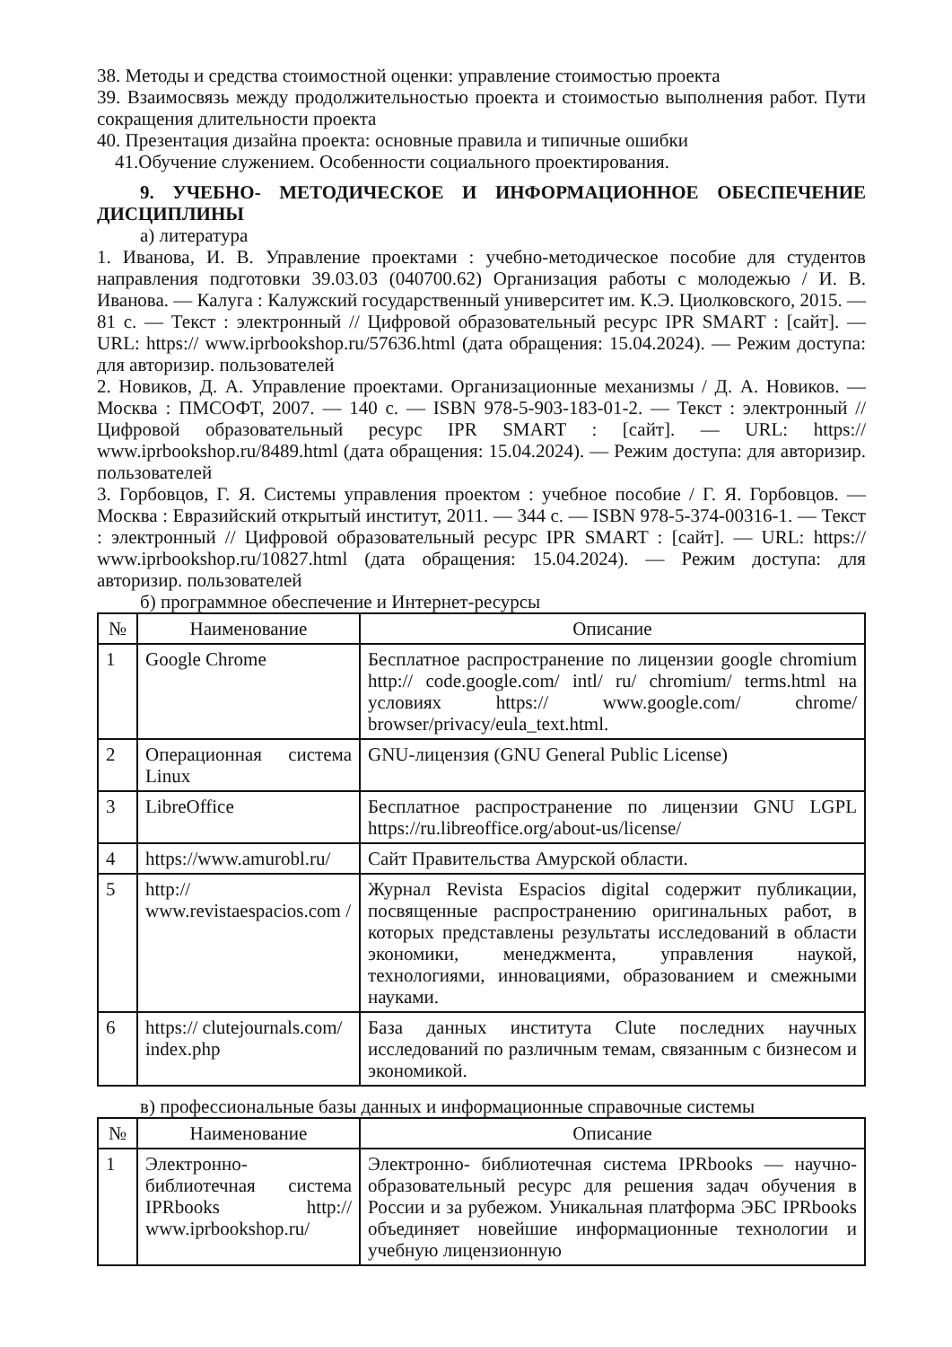38. Методы и средства стоимостной оценки: управление стоимостью проекта
39. Взаимосвязь между продолжительностью проекта и стоимостью выполнения работ. Пути сокращения длительности проекта
40. Презентация дизайна проекта: основные правила и типичные ошибки
41.Обучение служением. Особенности социального проектирования.
9. УЧЕБНО- МЕТОДИЧЕСКОЕ И ИНФОРМАЦИОННОЕ ОБЕСПЕЧЕНИЕ ДИСЦИПЛИНЫ
а) литература
1. Иванова, И. В. Управление проектами : учебно-методическое пособие для студентов направления подготовки 39.03.03 (040700.62) Организация работы с молодежью / И. В. Иванова. — Калуга : Калужский государственный университет им. К.Э. Циолковского, 2015. — 81 c. — Текст : электронный // Цифровой образовательный ресурс IPR SMART : [сайт]. — URL: https:// www.iprbookshop.ru/57636.html (дата обращения: 15.04.2024). — Режим доступа: для авторизир. пользователей
2. Новиков, Д. А. Управление проектами. Организационные механизмы / Д. А. Новиков. — Москва : ПМСОФТ, 2007. — 140 c. — ISBN 978-5-903-183-01-2. — Текст : электронный // Цифровой образовательный ресурс IPR SMART : [сайт]. — URL: https:// www.iprbookshop.ru/8489.html (дата обращения: 15.04.2024). — Режим доступа: для авторизир. пользователей
3. Горбовцов, Г. Я. Системы управления проектом : учебное пособие / Г. Я. Горбовцов. — Москва : Евразийский открытый институт, 2011. — 344 c. — ISBN 978-5-374-00316-1. — Текст : электронный // Цифровой образовательный ресурс IPR SMART : [сайт]. — URL: https:// www.iprbookshop.ru/10827.html (дата обращения: 15.04.2024). — Режим доступа: для авторизир. пользователей
б) программное обеспечение и Интернет-ресурсы
| № | Наименование | Описание |
| --- | --- | --- |
| 1 | Google Chrome | Бесплатное распространение по лицензии google chromium http:// code.google.com/ intl/ ru/ chromium/ terms.html на условиях https:// www.google.com/ chrome/ browser/privacy/eula_text.html. |
| 2 | Операционная система Linux | GNU-лицензия (GNU General Public License) |
| 3 | LibreOffice | Бесплатное распространение по лицензии GNU LGPL https://ru.libreoffice.org/about-us/license/ |
| 4 | https://www.amurobl.ru/ | Сайт Правительства Амурской области. |
| 5 | http:// www.revistaespacios.com / | Журнал Revista Espacios digital содержит публикации, посвященные распространению оригинальных работ, в которых представлены результаты исследований в области экономики, менеджмента, управления наукой, технологиями, инновациями, образованием и смежными науками. |
| 6 | https:// clutejournals.com/ index.php | База данных института Clute последних научных исследований по различным темам, связанным с бизнесом и экономикой. |
в) профессиональные базы данных и информационные справочные системы
| № | Наименование | Описание |
| --- | --- | --- |
| 1 | Электронно- библиотечная система IPRbooks http:// www.iprbookshop.ru/ | Электронно- библиотечная система IPRbooks — научно- образовательный ресурс для решения задач обучения в России и за рубежом. Уникальная платформа ЭБС IPRbooks объединяет новейшие информационные технологии и учебную лицензионную |